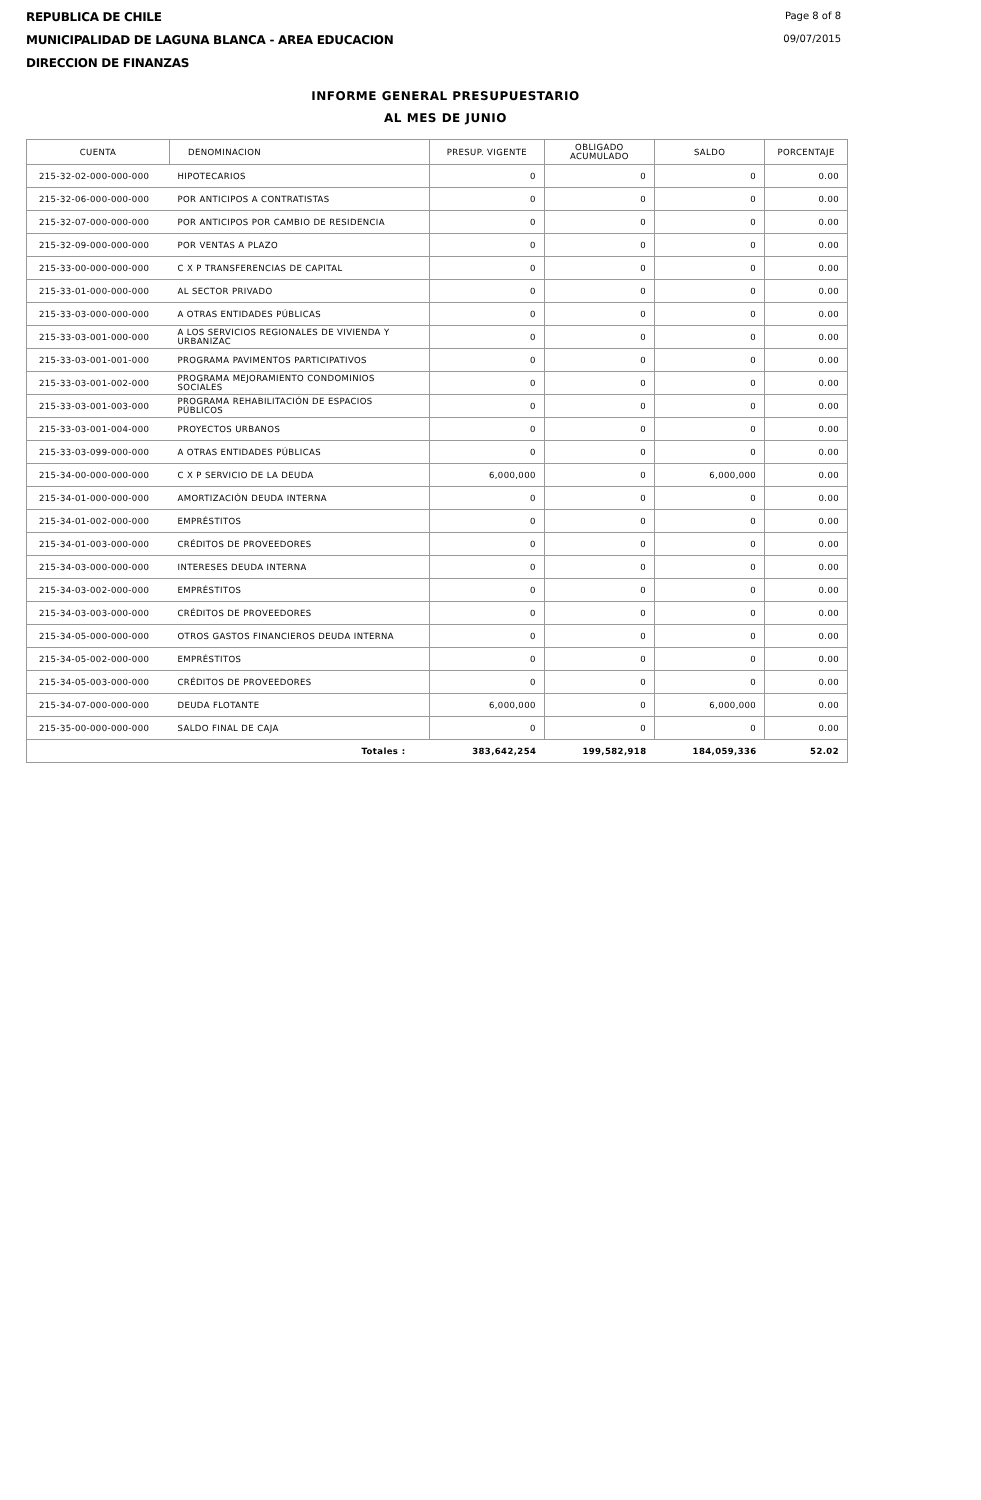REPUBLICA DE CHILE
MUNICIPALIDAD DE LAGUNA BLANCA - AREA EDUCACION
DIRECCION DE FINANZAS
Page 8 of 8
09/07/2015
INFORME GENERAL PRESUPUESTARIO
AL MES DE JUNIO
| CUENTA | DENOMINACION | PRESUP. VIGENTE | OBLIGADO ACUMULADO | SALDO | PORCENTAJE |
| --- | --- | --- | --- | --- | --- |
| 215-32-02-000-000-000 | HIPOTECARIOS | 0 | 0 | 0 | 0.00 |
| 215-32-06-000-000-000 | POR ANTICIPOS A CONTRATISTAS | 0 | 0 | 0 | 0.00 |
| 215-32-07-000-000-000 | POR ANTICIPOS POR CAMBIO DE RESIDENCIA | 0 | 0 | 0 | 0.00 |
| 215-32-09-000-000-000 | POR VENTAS A PLAZO | 0 | 0 | 0 | 0.00 |
| 215-33-00-000-000-000 | C X P TRANSFERENCIAS DE CAPITAL | 0 | 0 | 0 | 0.00 |
| 215-33-01-000-000-000 | AL SECTOR PRIVADO | 0 | 0 | 0 | 0.00 |
| 215-33-03-000-000-000 | A OTRAS ENTIDADES PÚBLICAS | 0 | 0 | 0 | 0.00 |
| 215-33-03-001-000-000 | A LOS SERVICIOS REGIONALES DE VIVIENDA Y URBANIZAC | 0 | 0 | 0 | 0.00 |
| 215-33-03-001-001-000 | PROGRAMA PAVIMENTOS PARTICIPATIVOS | 0 | 0 | 0 | 0.00 |
| 215-33-03-001-002-000 | PROGRAMA MEJORAMIENTO CONDOMINIOS SOCIALES | 0 | 0 | 0 | 0.00 |
| 215-33-03-001-003-000 | PROGRAMA REHABILITACIÓN DE ESPACIOS PÚBLICOS | 0 | 0 | 0 | 0.00 |
| 215-33-03-001-004-000 | PROYECTOS URBANOS | 0 | 0 | 0 | 0.00 |
| 215-33-03-099-000-000 | A OTRAS ENTIDADES PÚBLICAS | 0 | 0 | 0 | 0.00 |
| 215-34-00-000-000-000 | C X P SERVICIO DE LA DEUDA | 6,000,000 | 0 | 6,000,000 | 0.00 |
| 215-34-01-000-000-000 | AMORTIZACIÓN DEUDA INTERNA | 0 | 0 | 0 | 0.00 |
| 215-34-01-002-000-000 | EMPRÉSTITOS | 0 | 0 | 0 | 0.00 |
| 215-34-01-003-000-000 | CRÉDITOS DE PROVEEDORES | 0 | 0 | 0 | 0.00 |
| 215-34-03-000-000-000 | INTERESES DEUDA INTERNA | 0 | 0 | 0 | 0.00 |
| 215-34-03-002-000-000 | EMPRÉSTITOS | 0 | 0 | 0 | 0.00 |
| 215-34-03-003-000-000 | CRÉDITOS DE PROVEEDORES | 0 | 0 | 0 | 0.00 |
| 215-34-05-000-000-000 | OTROS GASTOS FINANCIEROS DEUDA INTERNA | 0 | 0 | 0 | 0.00 |
| 215-34-05-002-000-000 | EMPRÉSTITOS | 0 | 0 | 0 | 0.00 |
| 215-34-05-003-000-000 | CRÉDITOS DE PROVEEDORES | 0 | 0 | 0 | 0.00 |
| 215-34-07-000-000-000 | DEUDA FLOTANTE | 6,000,000 | 0 | 6,000,000 | 0.00 |
| 215-35-00-000-000-000 | SALDO FINAL DE CAJA | 0 | 0 | 0 | 0.00 |
| | Totales : | 383,642,254 | 199,582,918 | 184,059,336 | 52.02 |